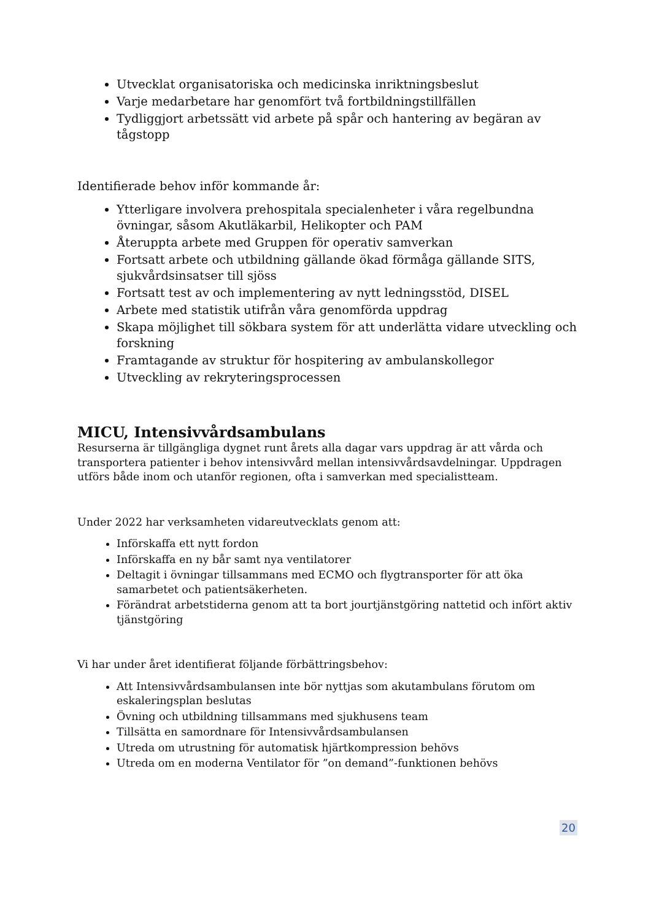Utvecklat organisatoriska och medicinska inriktningsbeslut
Varje medarbetare har genomfört två fortbildningstillfällen
Tydliggjort arbetssätt vid arbete på spår och hantering av begäran av tågstopp
Identifierade behov inför kommande år:
Ytterligare involvera prehospitala specialenheter i våra regelbundna övningar, såsom Akutläkarbil, Helikopter och PAM
Återuppta arbete med Gruppen för operativ samverkan
Fortsatt arbete och utbildning gällande ökad förmåga gällande SITS, sjukvårdsinsatser till sjöss
Fortsatt test av och implementering av nytt ledningsstöd, DISEL
Arbete med statistik utifrån våra genomförda uppdrag
Skapa möjlighet till sökbara system för att underlätta vidare utveckling och forskning
Framtagande av struktur för hospitering av ambulanskollegor
Utveckling av rekryteringsprocessen
MICU, Intensivvårdsambulans
Resurserna är tillgängliga dygnet runt årets alla dagar vars uppdrag är att vårda och transportera patienter i behov intensivvård mellan intensivvårdsavdelningar. Uppdragen utförs både inom och utanför regionen, ofta i samverkan med specialistteam.
Under 2022 har verksamheten vidareutvecklats genom att:
Införskaffa ett nytt fordon
Införskaffa en ny bår samt nya ventilatorer
Deltagit i övningar tillsammans med ECMO och flygtransporter för att öka samarbetet och patientsäkerheten.
Förändrat arbetstiderna genom att ta bort jourtjänstgöring nattetid och infört aktiv tjänstgöring
Vi har under året identifierat följande förbättringsbehov:
Att Intensivvårdsambulansen inte bör nyttjas som akutambulans förutom om eskaleringsplan beslutas
Övning och utbildning tillsammans med sjukhusens team
Tillsätta en samordnare för Intensivvårdsambulansen
Utreda om utrustning för automatisk hjärtkompression behövs
Utreda om en moderna Ventilator för ”on demand”-funktionen behövs
20